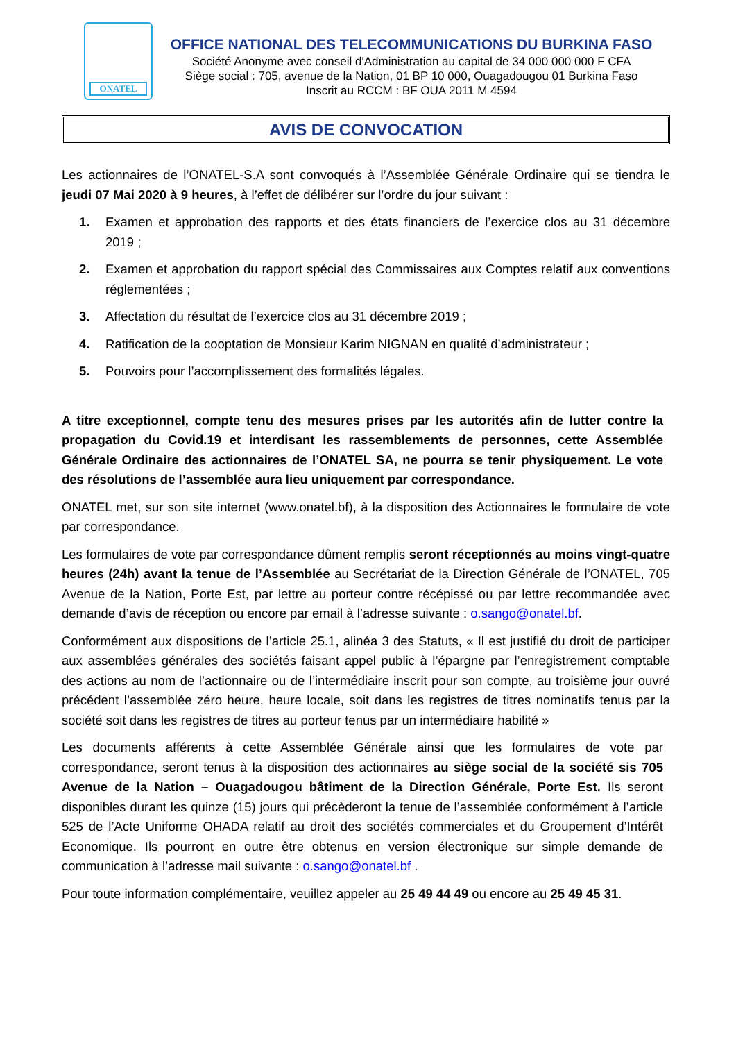ONATEL
OFFICE NATIONAL DES TELECOMMUNICATIONS DU BURKINA FASO
Société Anonyme avec conseil d'Administration au capital de 34 000 000 000 F CFA
Siège social : 705, avenue de la Nation, 01 BP 10 000, Ouagadougou 01 Burkina Faso
Inscrit au RCCM : BF OUA 2011 M 4594
AVIS DE CONVOCATION
Les actionnaires de l’ONATEL-S.A sont convoqués à l’Assemblée Générale Ordinaire qui se tiendra le jeudi 07 Mai 2020 à 9 heures, à l’effet de délibérer sur l’ordre du jour suivant :
1. Examen et approbation des rapports et des états financiers de l’exercice clos au 31 décembre 2019 ;
2. Examen et approbation du rapport spécial des Commissaires aux Comptes relatif aux conventions réglementées ;
3. Affectation du résultat de l’exercice clos au 31 décembre 2019 ;
4. Ratification de la cooptation de Monsieur Karim NIGNAN en qualité d’administrateur ;
5. Pouvoirs pour l’accomplissement des formalités légales.
A titre exceptionnel, compte tenu des mesures prises par les autorités afin de lutter contre la propagation du Covid.19 et interdisant les rassemblements de personnes, cette Assemblée Générale Ordinaire des actionnaires de l’ONATEL SA, ne pourra se tenir physiquement. Le vote des résolutions de l’assemblée aura lieu uniquement par correspondance.
ONATEL met, sur son site internet (www.onatel.bf), à la disposition des Actionnaires le formulaire de vote par correspondance.
Les formulaires de vote par correspondance dûment remplis seront réceptionnés au moins vingt-quatre heures (24h) avant la tenue de l’Assemblée au Secrétariat de la Direction Générale de l’ONATEL, 705 Avenue de la Nation, Porte Est, par lettre au porteur contre récépissé ou par lettre recommandée avec demande d’avis de réception ou encore par email à l’adresse suivante : o.sango@onatel.bf.
Conformément aux dispositions de l’article 25.1, alinéa 3 des Statuts, « Il est justifié du droit de participer aux assemblées générales des sociétés faisant appel public à l’épargne par l’enregistrement comptable des actions au nom de l’actionnaire ou de l’intermédiaire inscrit pour son compte, au troisième jour ouvré précédent l’assemblée zéro heure, heure locale, soit dans les registres de titres nominatifs tenus par la société soit dans les registres de titres au porteur tenus par un intermédiaire habilité »
Les documents afférents à cette Assemblée Générale ainsi que les formulaires de vote par correspondance, seront tenus à la disposition des actionnaires au siège social de la société sis 705 Avenue de la Nation – Ouagadougou bâtiment de la Direction Générale, Porte Est. Ils seront disponibles durant les quinze (15) jours qui précèderont la tenue de l’assemblée conformément à l’article 525 de l’Acte Uniforme OHADA relatif au droit des sociétés commerciales et du Groupement d’Intérêt Economique. Ils pourront en outre être obtenus en version électronique sur simple demande de communication à l’adresse mail suivante : o.sango@onatel.bf .
Pour toute information complémentaire, veuillez appeler au 25 49 44 49 ou encore au 25 49 45 31.